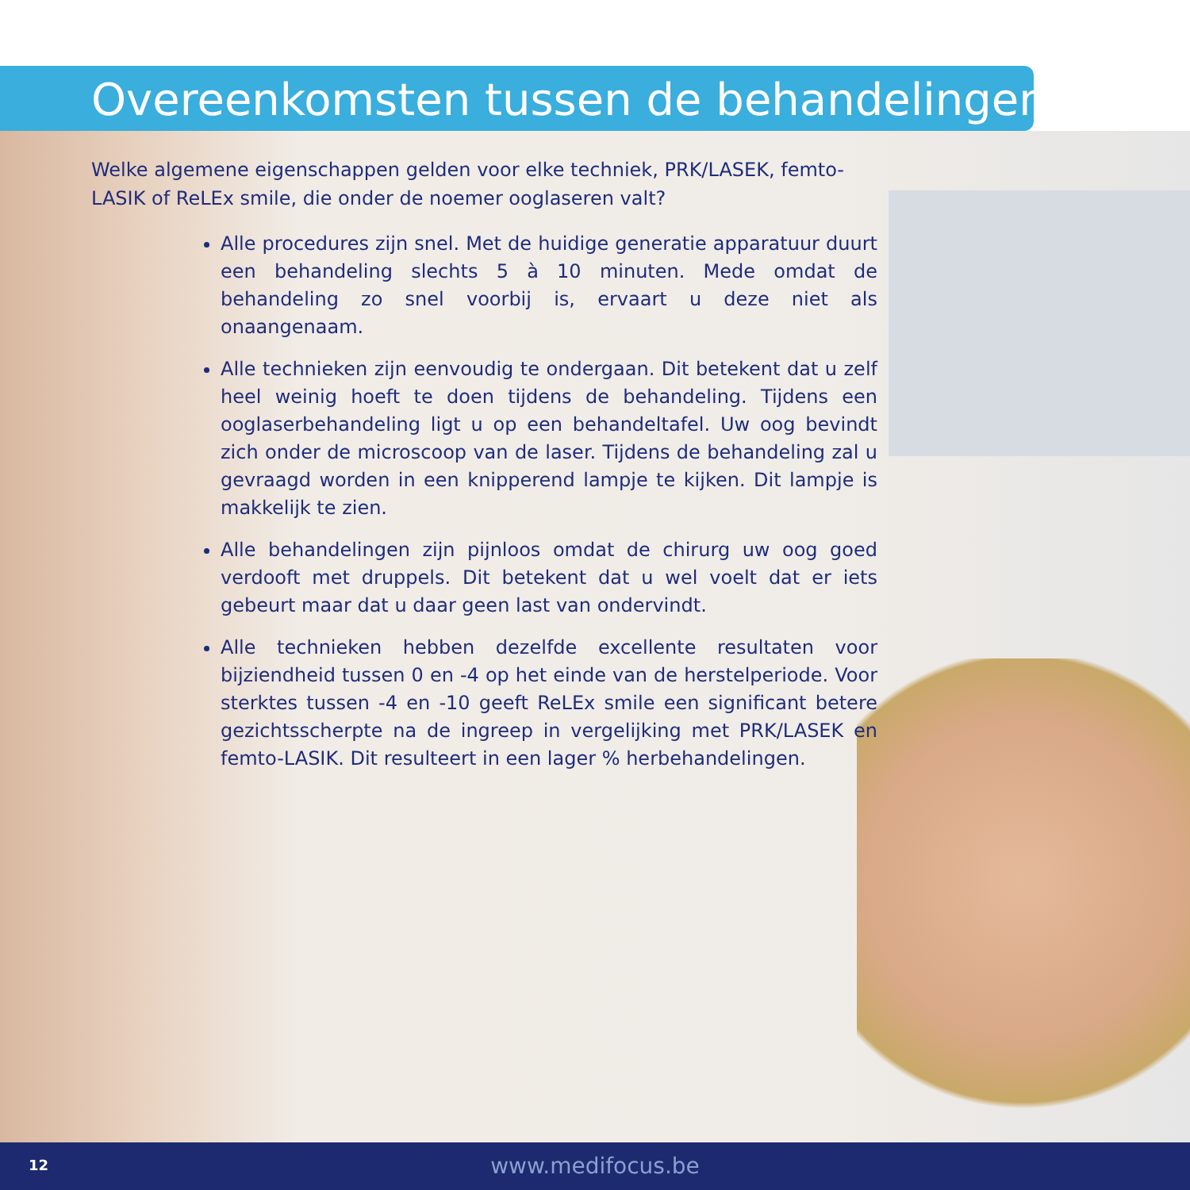Overeenkomsten tussen de behandelingen
Welke algemene eigenschappen gelden voor elke techniek, PRK/LASEK, femto-LASIK of ReLEx smile, die onder de noemer ooglaseren valt?
Alle procedures zijn snel. Met de huidige generatie apparatuur duurt een behandeling slechts 5 à 10 minuten. Mede omdat de behandeling zo snel voorbij is, ervaart u deze niet als onaangenaam.
Alle technieken zijn eenvoudig te ondergaan. Dit betekent dat u zelf heel weinig hoeft te doen tijdens de behandeling. Tijdens een ooglaserbehandeling ligt u op een behandeltafel. Uw oog bevindt zich onder de microscoop van de laser. Tijdens de behandeling zal u gevraagd worden in een knipperend lampje te kijken. Dit lampje is makkelijk te zien.
Alle behandelingen zijn pijnloos omdat de chirurg uw oog goed verdooft met druppels. Dit betekent dat u wel voelt dat er iets gebeurt maar dat u daar geen last van ondervindt.
Alle technieken hebben dezelfde excellente resultaten voor bijziendheid tussen 0 en -4 op het einde van de herstelperiode. Voor sterktes tussen -4 en -10 geeft ReLEx smile een significant betere gezichtsscherpte na de ingreep in vergelijking met PRK/LASEK en femto-LASIK. Dit resulteert in een lager % herbehandelingen.
12
www.medifocus.be